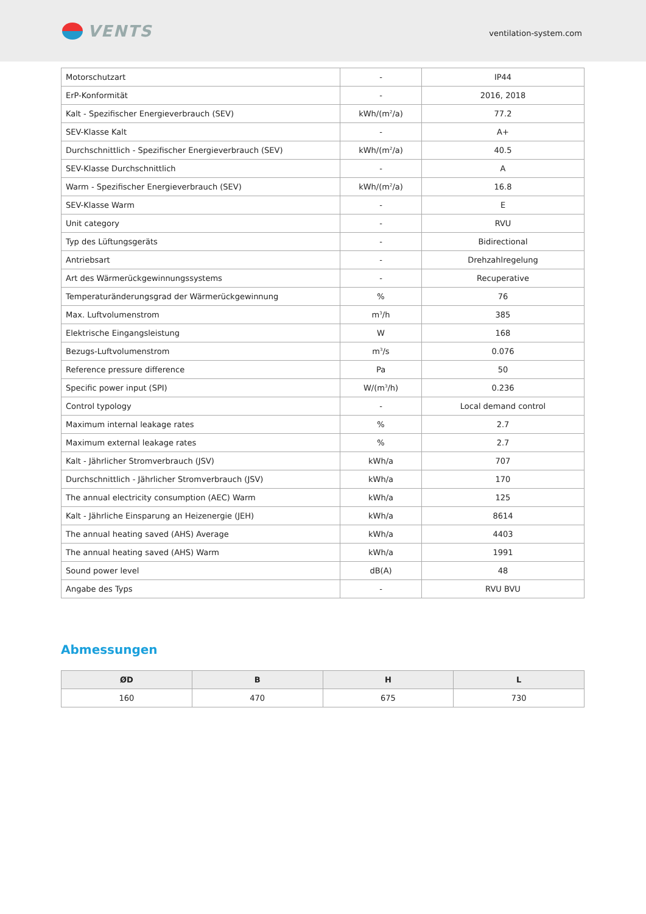VENTS
ventilation-system.com
| Motorschutzart | - | IP44 |
| ErP-Konformität | - | 2016, 2018 |
| Kalt - Spezifischer Energieverbrauch (SEV) | kWh/(m<sup>2</sup>/a) | 77.2 |
| SEV-Klasse Kalt | - | A+ |
| Durchschnittlich - Spezifischer Energieverbrauch (SEV) | kWh/(m<sup>2</sup>/a) | 40.5 |
| SEV-Klasse Durchschnittlich | - | A |
| Warm - Spezifischer Energieverbrauch (SEV) | kWh/(m<sup>2</sup>/a) | 16.8 |
| SEV-Klasse Warm | - | E |
| Unit category | - | RVU |
| Typ des Lüftungsgeräts | - | Bidirectional |
| Antriebsart | - | Drehzahlregelung |
| Art des Wärmerückgewinnungssystems | - | Recuperative |
| Temperaturänderungsgrad der Wärmerückgewinnung | % | 76 |
| Max. Luftvolumenstrom | m<sup>3</sup>/h | 385 |
| Elektrische Eingangsleistung | W | 168 |
| Bezugs-Luftvolumenstrom | m<sup>3</sup>/s | 0.076 |
| Reference pressure difference | Pa | 50 |
| Specific power input (SPI) | W/(m<sup>3</sup>/h) | 0.236 |
| Control typology | - | Local demand control |
| Maximum internal leakage rates | % | 2.7 |
| Maximum external leakage rates | % | 2.7 |
| Kalt - Jährlicher Stromverbrauch (JSV) | kWh/a | 707 |
| Durchschnittlich - Jährlicher Stromverbrauch (JSV) | kWh/a | 170 |
| The annual electricity consumption (AEC) Warm | kWh/a | 125 |
| Kalt - Jährliche Einsparung an Heizenergie (JEH) | kWh/a | 8614 |
| The annual heating saved (AHS) Average | kWh/a | 4403 |
| The annual heating saved (AHS) Warm | kWh/a | 1991 |
| Sound power level | dB(A) | 48 |
| Angabe des Typs | - | RVU BVU |
Abmessungen
| ØD | B | H | L |
| --- | --- | --- | --- |
| 160 | 470 | 675 | 730 |